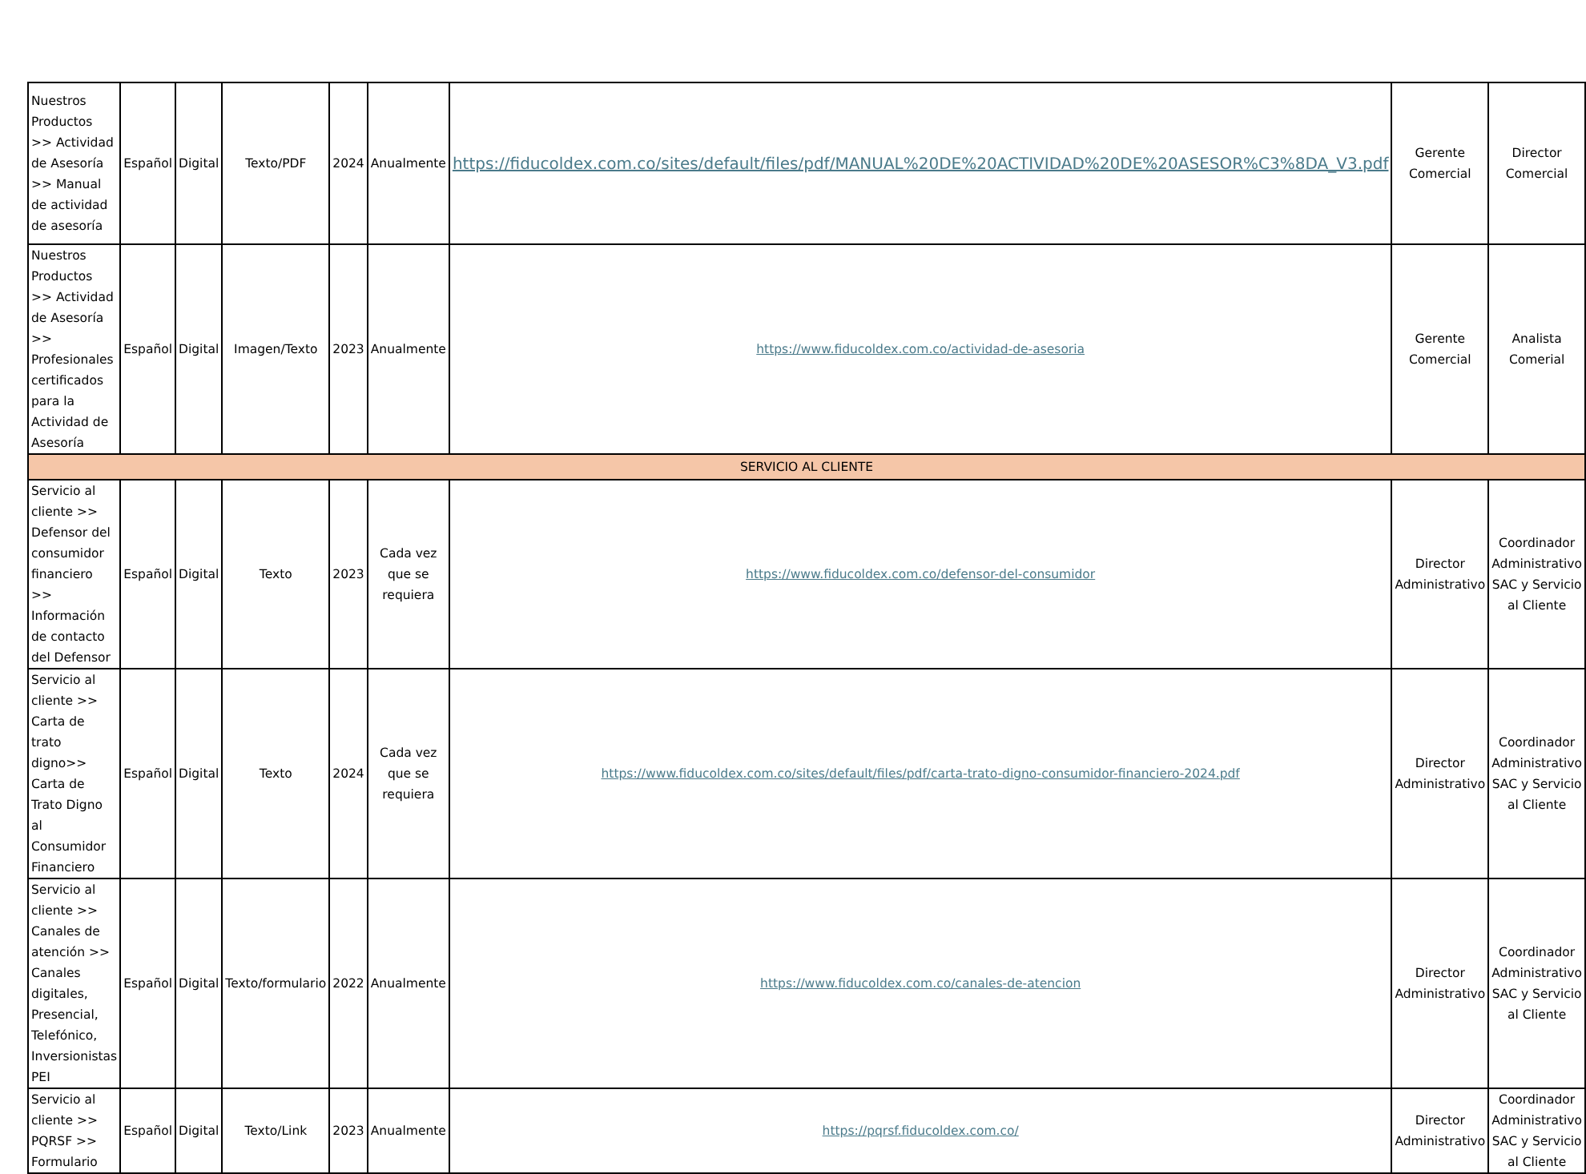| Nuestros Productos >> Actividad de Asesoría >> Manual de actividad de asesoría | Español | Digital | Texto/PDF | 2024 | Anualmente | https://fiducoldex.com.co/sites/default/files/pdf/MANUAL%20DE%20ACTIVIDAD%20DE%20ASESOR%C3%8DA_V3.pdf | Gerente Comercial | Director Comercial |
| Nuestros Productos >> Actividad de Asesoría >> Profesionales certificados para la Actividad de Asesoría | Español | Digital | Imagen/Texto | 2023 | Anualmente | https://www.fiducoldex.com.co/actividad-de-asesoria | Gerente Comercial | Analista Comerial |
| SERVICIO AL CLIENTE | | | | | | | | |
| Servicio al cliente >> Defensor del consumidor financiero >> Información de contacto del Defensor | Español | Digital | Texto | 2023 | Cada vez que se requiera | https://www.fiducoldex.com.co/defensor-del-consumidor | Director Administrativo | Coordinador Administrativo SAC y Servicio al Cliente |
| Servicio al cliente >> Carta de trato digno>> Carta de Trato Digno al Consumidor Financiero | Español | Digital | Texto | 2024 | Cada vez que se requiera | https://www.fiducoldex.com.co/sites/default/files/pdf/carta-trato-digno-consumidor-financiero-2024.pdf | Director Administrativo | Coordinador Administrativo SAC y Servicio al Cliente |
| Servicio al cliente >> Canales de atención >> Canales digitales, Presencial, Telefónico, Inversionistas PEI | Español | Digital | Texto/formulario | 2022 | Anualmente | https://www.fiducoldex.com.co/canales-de-atencion | Director Administrativo | Coordinador Administrativo SAC y Servicio al Cliente |
| Servicio al cliente >> PQRSF >> Formulario | Español | Digital | Texto/Link | 2023 | Anualmente | https://pqrsf.fiducoldex.com.co/ | Director Administrativo | Coordinador Administrativo SAC y Servicio al Cliente |